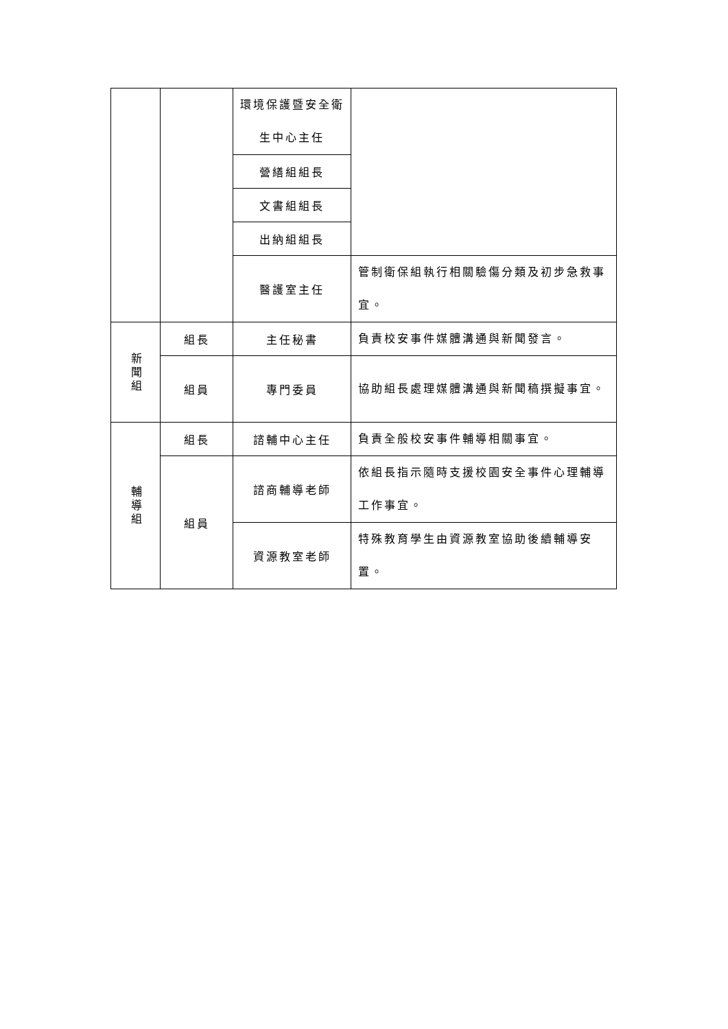| | | 環境保護暨安全衛生中心主任 | |
| | | 營繕組組長 | |
| | | 文書組組長 | |
| | | 出納組組長 | |
| | | 醫護室主任 | 管制衛保組執行相關驗傷分類及初步急救事宜。 |
| 新 聞 組 | 組長 | 主任秘書 | 負責校安事件媒體溝通與新聞發言。 |
| | 組員 | 專門委員 | 協助組長處理媒體溝通與新聞稿撰擬事宜。 |
| 輔 導 組 | 組長 | 諮輔中心主任 | 負責全般校安事件輔導相關事宜。 |
| | 組員 | 諮商輔導老師 | 依組長指示隨時支援校園安全事件心理輔導工作事宜。 |
| | | 資源教室老師 | 特殊教育學生由資源教室協助後續輔導安置。 |